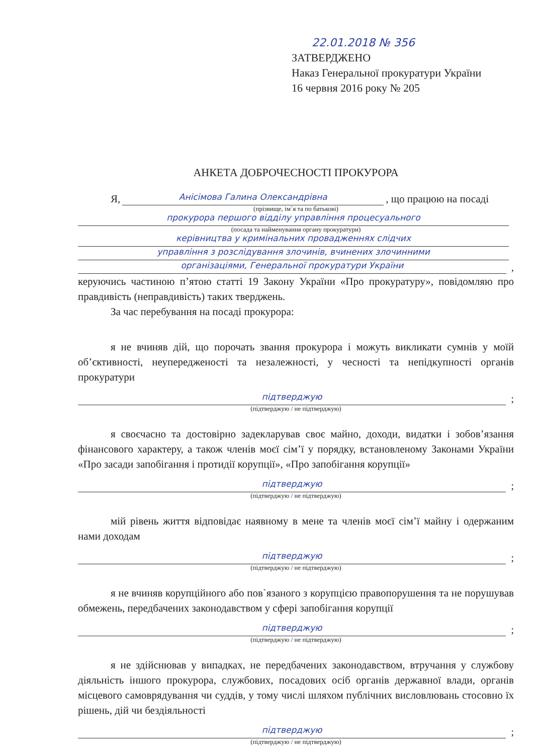22.01.2018 № 356
ЗАТВЕРДЖЕНО
Наказ Генеральної прокуратури України
16 червня 2016 року № 205
АНКЕТА ДОБРОЧЕСНОСТІ ПРОКУРОРА
Я, Анісімова Галина Олександрівна, що працюю на посаді
(прізвище, ім`я та по батькові)
прокурора першого відділу управління процесуального
(посада та найменування органу прокуратури)
керівництва у кримінальних провадженнях слідчих
управління з розслідування злочинів, вчинених злочинними
організаціями, Генеральної прокуратури України,
керуючись частиною п’ятою статті 19 Закону України «Про прокуратуру», повідомляю про правдивість (неправдивість) таких тверджень.
За час перебування на посаді прокурора:
я не вчиняв дій, що порочать звання прокурора і можуть викликати сумнів у моїй об’єктивності, неупередженості та незалежності, у чесності та непідкупності органів прокуратури
підтверджую;
(підтверджую / не підтверджую)
я своєчасно та достовірно задекларував своє майно, доходи, видатки і зобов’язання фінансового характеру, а також членів моєї сім’ї у порядку, встановленому Законами України «Про засади запобігання і протидії корупції», «Про запобігання корупції»
підтверджую;
(підтверджую / не підтверджую)
мій рівень життя відповідає наявному в мене та членів моєї сім’ї майну і одержаним нами доходам
підтверджую;
(підтверджую / не підтверджую)
я не вчиняв корупційного або пов`язаного з корупцією правопорушення та не порушував обмежень, передбачених законодавством у сфері запобігання корупції
підтверджую;
(підтверджую / не підтверджую)
я не здійснював у випадках, не передбачених законодавством, втручання у службову діяльність іншого прокурора, службових, посадових осіб органів державної влади, органів місцевого самоврядування чи суддів, у тому числі шляхом публічних висловлювань стосовно їх рішень, дій чи бездіяльності
підтверджую;
(підтверджую / не підтверджую)